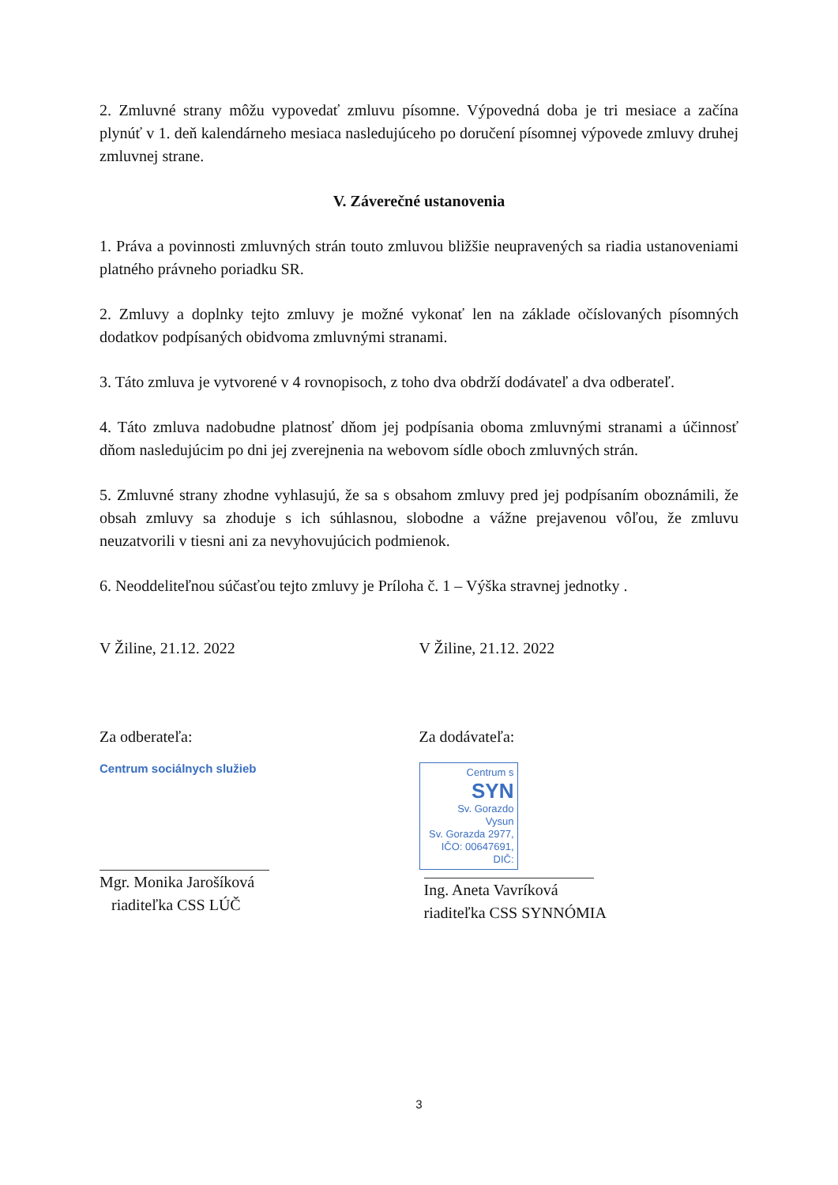2. Zmluvné strany môžu vypovedať zmluvu písomne. Výpovedná doba je tri mesiace a začína plynúť v 1. deň kalendárneho mesiaca nasledujúceho po doručení písomnej výpovede zmluvy druhej zmluvnej strane.
V. Záverečné ustanovenia
1. Práva a povinnosti zmluvných strán touto zmluvou bližšie neupravených sa riadia ustanoveniami platného právneho poriadku SR.
2. Zmluvy a doplnky tejto zmluvy je možné vykonať len na základe očíslovaných písomných dodatkov podpísaných obidvoma zmluvnými stranami.
3. Táto zmluva je vytvorené v 4 rovnopisoch, z toho dva obdrží dodávateľ a dva odberateľ.
4. Táto zmluva nadobudne platnosť dňom jej podpísania oboma zmluvnými stranami a účinnosť dňom nasledujúcim po dni jej zverejnenia na webovom sídle oboch zmluvných strán.
5. Zmluvné strany zhodne vyhlasujú, že sa s obsahom zmluvy pred jej podpísaním oboznámili, že obsah zmluvy sa zhoduje s ich súhlasnou, slobodne a vážne prejavenou vôľou, že zmluvu neuzatvorili v tiesni ani za nevyhovujúcich podmienok.
6. Neoddeliteľnou súčasťou tejto zmluvy je Príloha č. 1 – Výška stravnej jednotky .
V Žiline, 21.12. 2022 V Žiline, 21.12. 2022
Za odberateľa:
Centrum sociálnych služieb
Mgr. Monika Jarošíková
riaditeľka CSS LÚČ
Za dodávateľa:
Centrum s
SYN
Sv. Gorazdo
Vysun
Sv. Gorazda 2977,
IČO: 00647691, DIČ:
Ing. Aneta Vavríková
riaditeľka CSS SYNNÓMIA
3